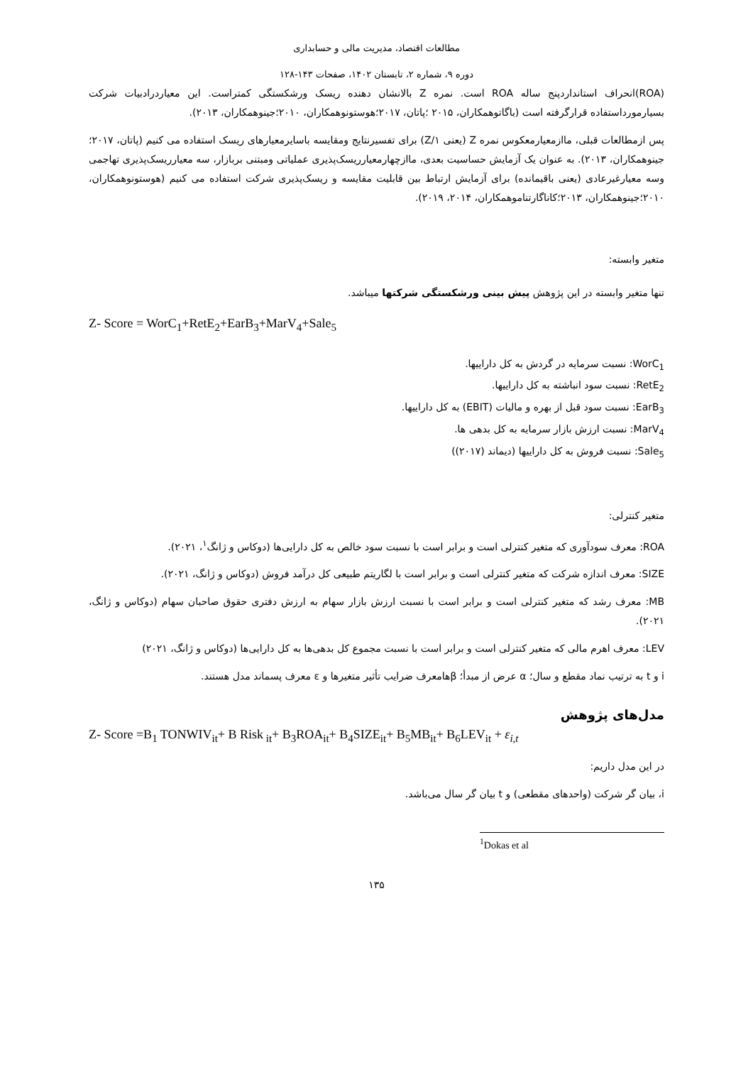مطالعات اقتصاد، مدیریت مالی و حسابداری
دوره ۹، شماره ۲، تابستان ۱۴۰۲، صفحات ۱۴۳-۱۲۸
(ROA)انحراف استانداردپنج ساله ROA است. نمره Z بالانشان دهنده ریسک ورشکستگی کمتراست. این معیاردرادبیات شرکت بسیارمورداستفاده قرارگرفته است (باگاتوهمکاران، ۲۰۱۵ ؛پاتان، ۲۰۱۷؛هوستونوهمکاران، ۲۰۱۰؛جینوهمکاران، ۲۰۱۳).
پس ازمطالعات قبلی، ماازمعیارمعکوس نمره Z (یعنی ۱/Z) برای تفسیرنتایج ومقایسه باسایرمعیارهای ریسک استفاده می کنیم (پاتان، ۲۰۱۷؛جینوهمکاران، ۲۰۱۳). به عنوان یک آزمایش حساسیت بعدی، ماازچهارمعیارریسک‌پذیری عملیاتی ومبتنی بربازار، سه معیارریسک‌پذیری تهاجمی وسه معیارغیرعادی (یعنی باقیمانده) برای آزمایش ارتباط بین قابلیت مقایسه و ریسک‌پذیری شرکت استفاده می کنیم (هوستونوهمکاران، ۲۰۱۰؛جینوهمکاران، ۲۰۱۳؛کاناگارتناموهمکاران، ۲۰۱۴، ۲۰۱۹).
متغیر وابسته:
تنها متغیر وابسته در این پژوهش پیش بینی ورشکستگی شرکتها میباشد.
Z- Score = WorC<sub>1</sub>+RetE<sub>2</sub>+EarB<sub>3</sub>+MarV<sub>4</sub>+Sale<sub>5</sub>
WorC<sub>1</sub>: نسبت سرمایه در گردش به کل داراییها.
RetE<sub>2</sub>: نسبت سود انباشته به کل داراییها.
EarB<sub>3</sub>: نسبت سود قبل از بهره و مالیات (EBIT) به کل داراییها.
MarV<sub>4</sub>: نسبت ارزش بازار سرمایه به کل بدهی ها.
Sale<sub>5</sub>: نسبت فروش به کل داراییها (دیماند (۲۰۱۷))
متغیر کنترلی:
ROA: معرف سودآوری که متغیر کنترلی است و برابر است با نسبت سود خالص به کل دارایی‌ها (دوکاس و ژانگ<sup>۱</sup>، ۲۰۲۱).
SIZE: معرف اندازه شرکت که متغیر کنترلی است و برابر است با لگاریتم طبیعی کل درآمد فروش (دوکاس و ژانگ، ۲۰۲۱).
MB: معرف رشد که متغیر کنترلی است و برابر است با نسبت ارزش بازار سهام به ارزش دفتری حقوق صاحبان سهام (دوکاس و ژانگ، ۲۰۲۱).
LEV: معرف اهرم مالی که متغیر کنترلی است و برابر است با نسبت مجموع کل بدهی‌ها به کل دارایی‌ها (دوکاس و ژانگ، ۲۰۲۱)
i و t به ترتیب نماد مقطع و سال؛ α عرض از مبدأ؛ βهامعرف ضرایب تأثیر متغیرها و ε معرف پسماند مدل هستند.
مدل‌های پژوهش
Z- Score =B<sub>1</sub> TONWIV<sub>it</sub>+ B Risk<sub>it</sub>+ B<sub>3</sub>ROA<sub>it</sub>+ B<sub>4</sub>SIZE<sub>it</sub>+ B<sub>5</sub>MB<sub>it</sub>+ B<sub>6</sub>LEV<sub>it</sub> + ε<sub>i,t</sub>
در این مدل داریم:
i، بیان گر شرکت (واحدهای مقطعی) و t بیان گر سال می‌باشد.
<sup>1</sup> Dokas et al
۱۳۵